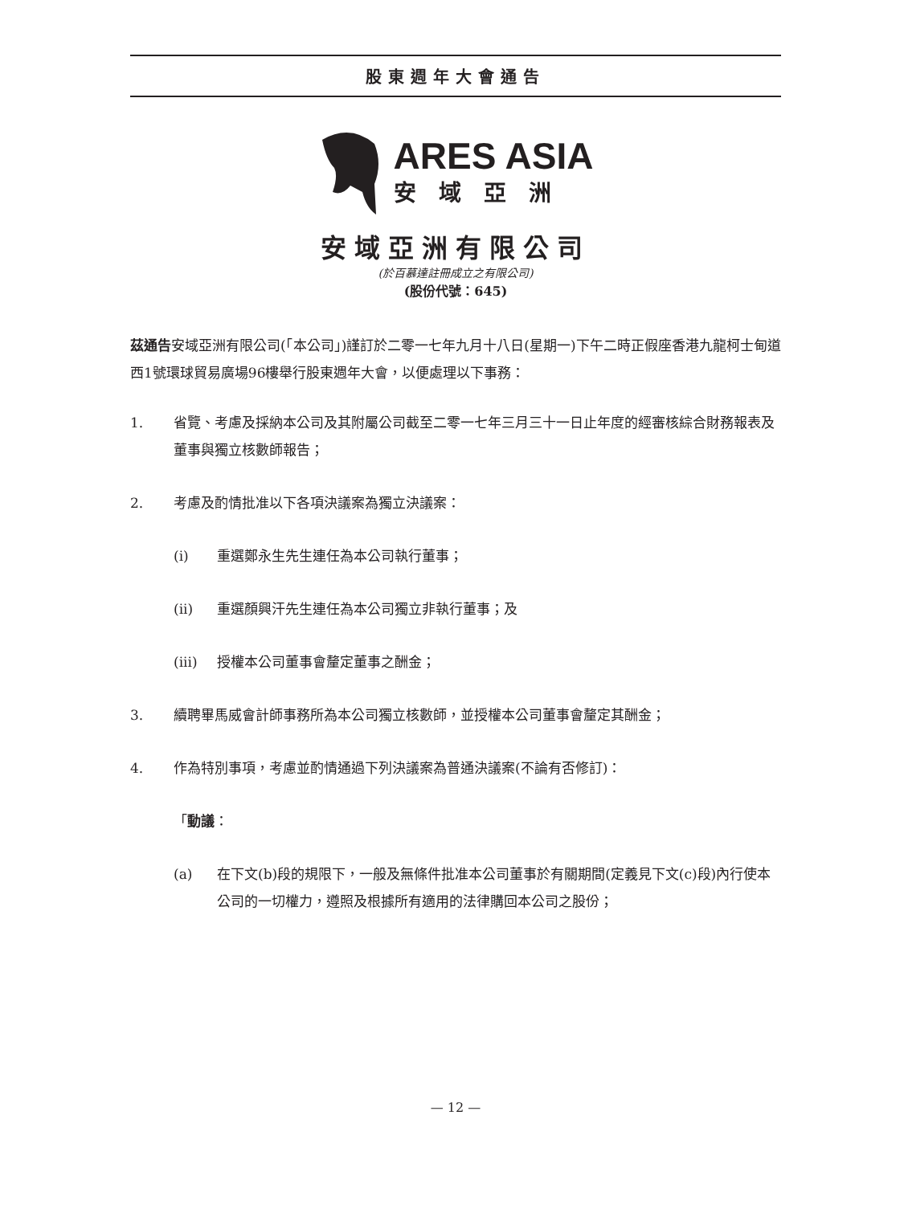股東週年大會通告
ARES ASIA
安域亞洲
安域亞洲有限公司
(於百慕達註冊成立之有限公司)
(股份代號：645)
茲通告安域亞洲有限公司(「本公司」)謹訂於二零一七年九月十八日(星期一)下午二時正假座香港九龍柯士甸道西1號環球貿易廣場96樓舉行股東週年大會，以便處理以下事務：
1. 省覽、考慮及採納本公司及其附屬公司截至二零一七年三月三十一日止年度的經審核綜合財務報表及董事與獨立核數師報告；
2. 考慮及酌情批准以下各項決議案為獨立決議案：
(i) 重選鄭永生先生連任為本公司執行董事；
(ii) 重選顏興汗先生連任為本公司獨立非執行董事；及
(iii) 授權本公司董事會釐定董事之酬金；
3. 續聘畢馬威會計師事務所為本公司獨立核數師，並授權本公司董事會釐定其酬金；
4. 作為特別事項，考慮並酌情通過下列決議案為普通決議案(不論有否修訂)：
「動議：
(a) 在下文(b)段的規限下，一般及無條件批准本公司董事於有關期間(定義見下文(c)段)內行使本公司的一切權力，遵照及根據所有適用的法律購回本公司之股份；
— 12 —